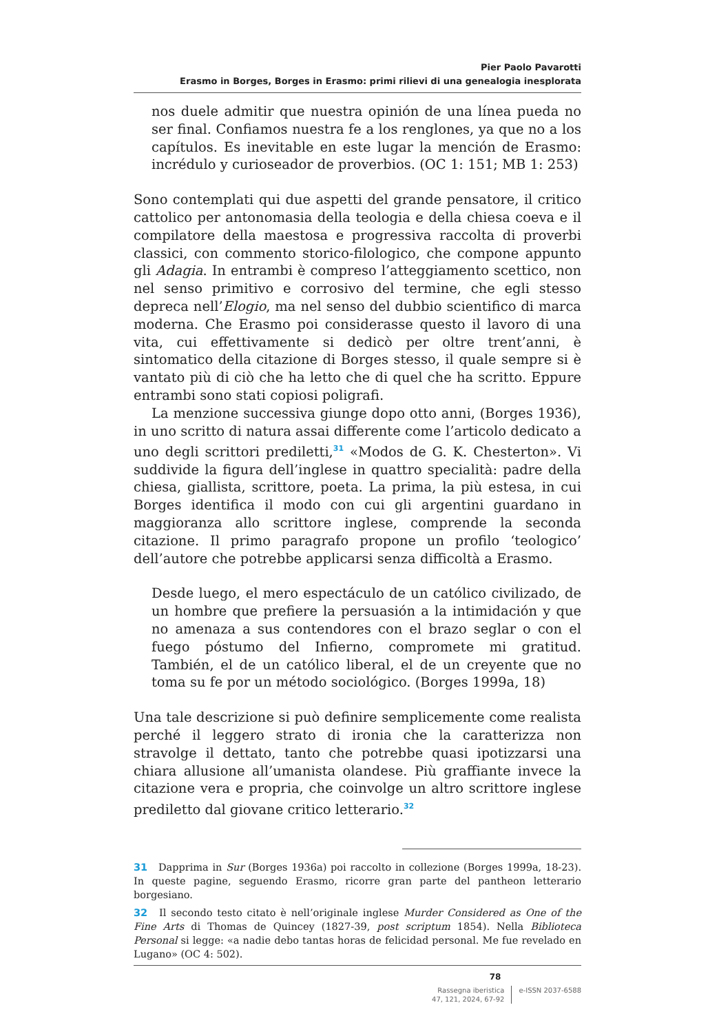Pier Paolo Pavarotti
Erasmo in Borges, Borges in Erasmo: primi rilievi di una genealogia inesplorata
nos duele admitir que nuestra opinión de una línea pueda no ser final. Confiamos nuestra fe a los renglones, ya que no a los capítulos. Es inevitable en este lugar la mención de Erasmo: incrédulo y curioseador de proverbios. (OC 1: 151; MB 1: 253)
Sono contemplati qui due aspetti del grande pensatore, il critico cattolico per antonomasia della teologia e della chiesa coeva e il compilatore della maestosa e progressiva raccolta di proverbi classici, con commento storico-filologico, che compone appunto gli Adagia. In entrambi è compreso l’atteggiamento scettico, non nel senso primitivo e corrosivo del termine, che egli stesso depreca nell’Elogio, ma nel senso del dubbio scientifico di marca moderna. Che Erasmo poi considerasse questo il lavoro di una vita, cui effettivamente si dedicò per oltre trent’anni, è sintomatico della citazione di Borges stesso, il quale sempre si è vantato più di ciò che ha letto che di quel che ha scritto. Eppure entrambi sono stati copiosi poligrafi.
La menzione successiva giunge dopo otto anni, (Borges 1936), in uno scritto di natura assai differente come l’articolo dedicato a uno degli scrittori prediletti,<sup>31</sup> «Modos de G. K. Chesterton». Vi suddivide la figura dell’inglese in quattro specialità: padre della chiesa, giallista, scrittore, poeta. La prima, la più estesa, in cui Borges identifica il modo con cui gli argentini guardano in maggioranza allo scrittore inglese, comprende la seconda citazione. Il primo paragrafo propone un profilo ‘teologico’ dell’autore che potrebbe applicarsi senza difficoltà a Erasmo.
Desde luego, el mero espectáculo de un católico civilizado, de un hombre que prefiere la persuasión a la intimidación y que no amenaza a sus contendores con el brazo seglar o con el fuego póstumo del Infierno, compromete mi gratitud. También, el de un católico liberal, el de un creyente que no toma su fe por un método sociológico. (Borges 1999a, 18)
Una tale descrizione si può definire semplicemente come realista perché il leggero strato di ironia che la caratterizza non stravolge il dettato, tanto che potrebbe quasi ipotizzarsi una chiara allusione all’umanista olandese. Più graffiante invece la citazione vera e propria, che coinvolge un altro scrittore inglese prediletto dal giovane critico letterario.<sup>32</sup>
31 Dapprima in Sur (Borges 1936a) poi raccolto in collezione (Borges 1999a, 18-23). In queste pagine, seguendo Erasmo, ricorre gran parte del pantheon letterario borgesiano.
32 Il secondo testo citato è nell’originale inglese Murder Considered as One of the Fine Arts di Thomas de Quincey (1827-39, post scriptum 1854). Nella Biblioteca Personal si legge: «a nadie debo tantas horas de felicidad personal. Me fue revelado en Lugano» (OC 4: 502).
78
Rassegna iberistica
47, 121, 2024, 67-92
e-ISSN 2037-6588